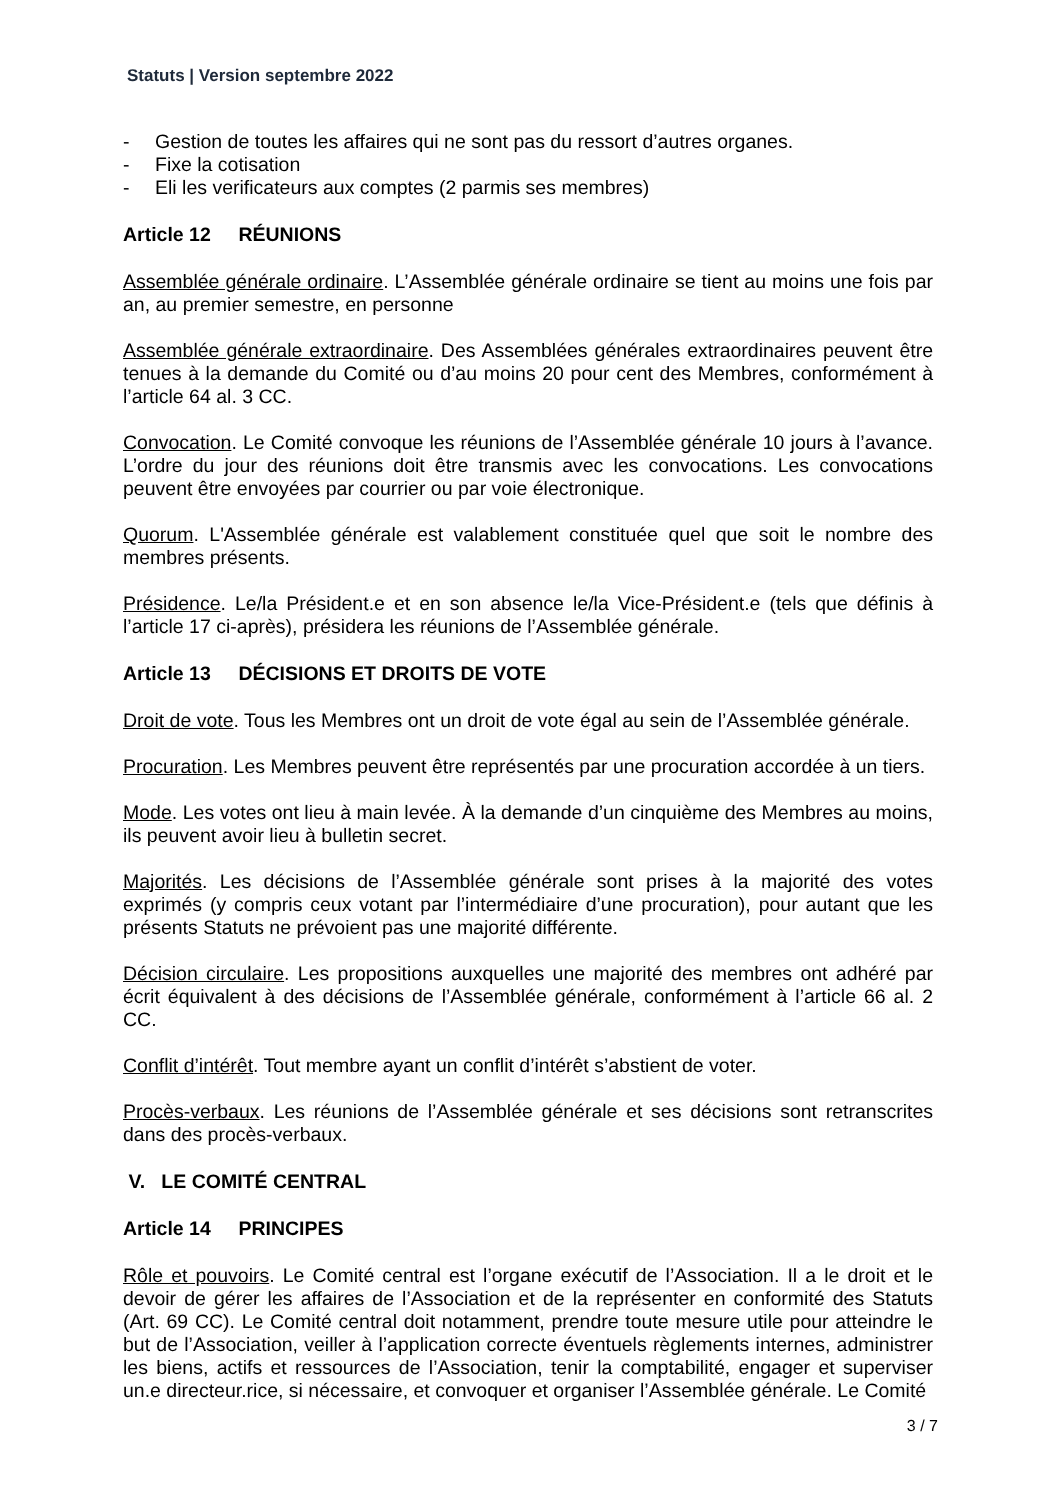Statuts | Version septembre 2022
- Gestion de toutes les affaires qui ne sont pas du ressort d’autres organes.
- Fixe la cotisation
- Eli les verificateurs aux comptes (2 parmis ses membres)
Article 12 RÉUNIONS
Assemblée générale ordinaire. L’Assemblée générale ordinaire se tient au moins une fois par an, au premier semestre, en personne
Assemblée générale extraordinaire. Des Assemblées générales extraordinaires peuvent être tenues à la demande du Comité ou d’au moins 20 pour cent des Membres, conformément à l’article 64 al. 3 CC.
Convocation. Le Comité convoque les réunions de l’Assemblée générale 10 jours à l’avance. L’ordre du jour des réunions doit être transmis avec les convocations. Les convocations peuvent être envoyées par courrier ou par voie électronique.
Quorum. L'Assemblée générale est valablement constituée quel que soit le nombre des membres présents.
Présidence. Le/la Président.e et en son absence le/la Vice-Président.e (tels que définis à l’article 17 ci-après), présidera les réunions de l’Assemblée générale.
Article 13 DÉCISIONS ET DROITS DE VOTE
Droit de vote. Tous les Membres ont un droit de vote égal au sein de l’Assemblée générale.
Procuration. Les Membres peuvent être représentés par une procuration accordée à un tiers.
Mode. Les votes ont lieu à main levée. À la demande d’un cinquième des Membres au moins, ils peuvent avoir lieu à bulletin secret.
Majorités. Les décisions de l’Assemblée générale sont prises à la majorité des votes exprimés (y compris ceux votant par l’intermédiaire d’une procuration), pour autant que les présents Statuts ne prévoient pas une majorité différente.
Décision circulaire. Les propositions auxquelles une majorité des membres ont adhéré par écrit équivalent à des décisions de l’Assemblée générale, conformément à l’article 66 al. 2 CC.
Conflit d’intérêt. Tout membre ayant un conflit d’intérêt s’abstient de voter.
Procès-verbaux. Les réunions de l’Assemblée générale et ses décisions sont retranscrites dans des procès-verbaux.
V. LE COMITÉ CENTRAL
Article 14 PRINCIPES
Rôle et pouvoirs. Le Comité central est l’organe exécutif de l’Association. Il a le droit et le devoir de gérer les affaires de l’Association et de la représenter en conformité des Statuts (Art. 69 CC). Le Comité central doit notamment, prendre toute mesure utile pour atteindre le but de l’Association, veiller à l’application correcte éventuels règlements internes, administrer les biens, actifs et ressources de l’Association, tenir la comptabilité, engager et superviser un.e directeur.rice, si nécessaire, et convoquer et organiser l’Assemblée générale. Le Comité
3 / 7